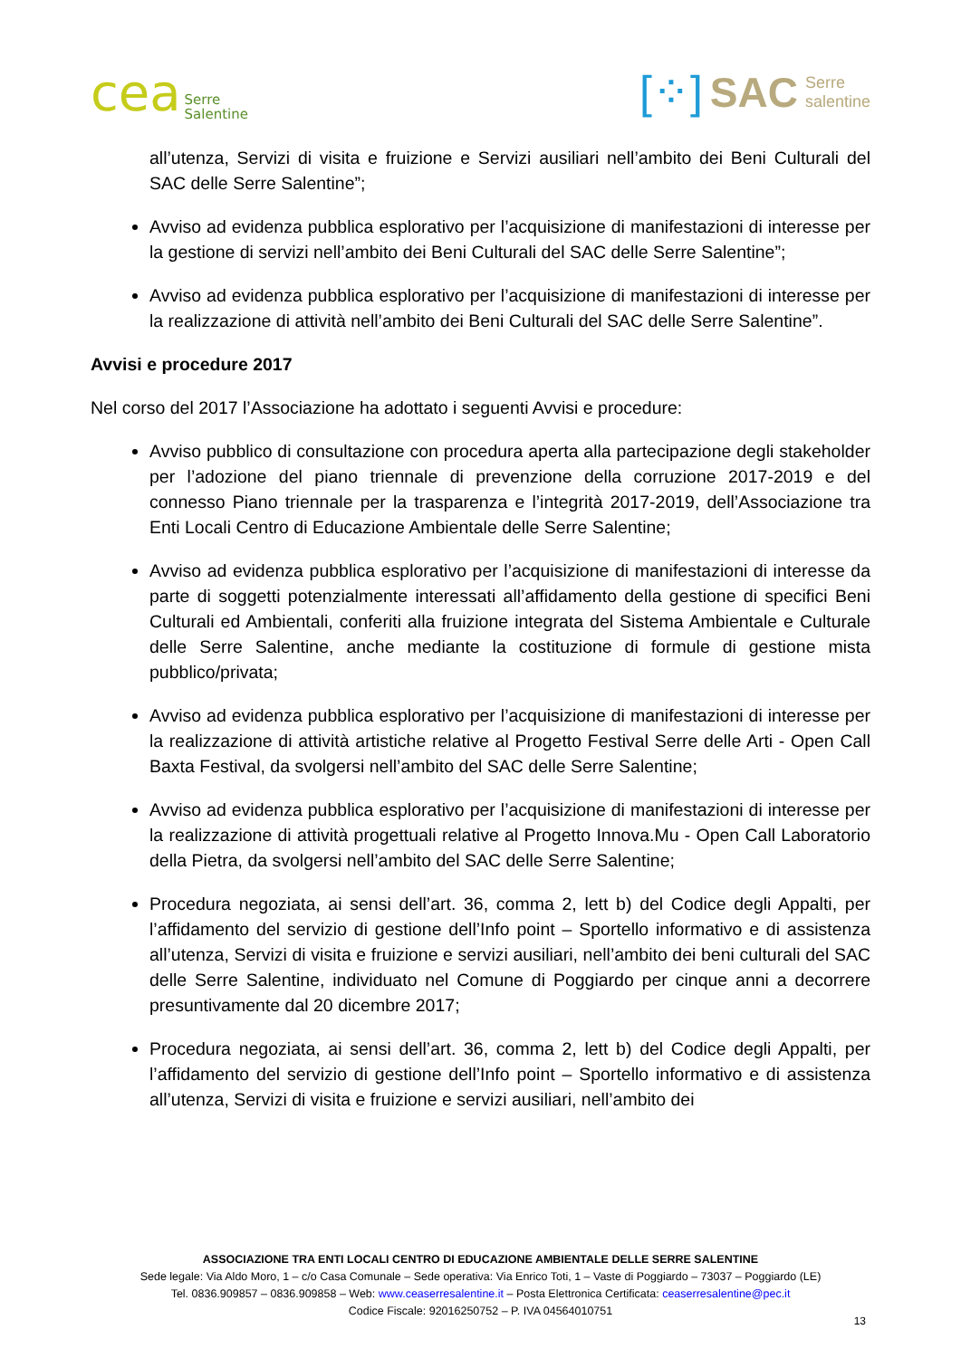cea Serre
Salentine
[⁘] SAC Serre
salentine
all’utenza, Servizi di visita e fruizione e Servizi ausiliari nell’ambito dei Beni Culturali del SAC delle Serre Salentine”;
Avviso ad evidenza pubblica esplorativo per l’acquisizione di manifestazioni di interesse per la gestione di servizi nell’ambito dei Beni Culturali del SAC delle Serre Salentine”;
Avviso ad evidenza pubblica esplorativo per l’acquisizione di manifestazioni di interesse per la realizzazione di attività nell’ambito dei Beni Culturali del SAC delle Serre Salentine”.
Avvisi e procedure 2017
Nel corso del 2017 l’Associazione ha adottato i seguenti Avvisi e procedure:
Avviso pubblico di consultazione con procedura aperta alla partecipazione degli stakeholder per l’adozione del piano triennale di prevenzione della corruzione 2017-2019 e del connesso Piano triennale per la trasparenza e l’integrità 2017-2019, dell’Associazione tra Enti Locali Centro di Educazione Ambientale delle Serre Salentine;
Avviso ad evidenza pubblica esplorativo per l’acquisizione di manifestazioni di interesse da parte di soggetti potenzialmente interessati all’affidamento della gestione di specifici Beni Culturali ed Ambientali, conferiti alla fruizione integrata del Sistema Ambientale e Culturale delle Serre Salentine, anche mediante la costituzione di formule di gestione mista pubblico/privata;
Avviso ad evidenza pubblica esplorativo per l’acquisizione di manifestazioni di interesse per la realizzazione di attività artistiche relative al Progetto Festival Serre delle Arti - Open Call Baxta Festival, da svolgersi nell’ambito del SAC delle Serre Salentine;
Avviso ad evidenza pubblica esplorativo per l’acquisizione di manifestazioni di interesse per la realizzazione di attività progettuali relative al Progetto Innova.Mu - Open Call Laboratorio della Pietra, da svolgersi nell’ambito del SAC delle Serre Salentine;
Procedura negoziata, ai sensi dell’art. 36, comma 2, lett b) del Codice degli Appalti, per l’affidamento del servizio di gestione dell’Info point – Sportello informativo e di assistenza all’utenza, Servizi di visita e fruizione e servizi ausiliari, nell’ambito dei beni culturali del SAC delle Serre Salentine, individuato nel Comune di Poggiardo per cinque anni a decorrere presuntivamente dal 20 dicembre 2017;
Procedura negoziata, ai sensi dell’art. 36, comma 2, lett b) del Codice degli Appalti, per l’affidamento del servizio di gestione dell’Info point – Sportello informativo e di assistenza all’utenza, Servizi di visita e fruizione e servizi ausiliari, nell’ambito dei
ASSOCIAZIONE TRA ENTI LOCALI CENTRO DI EDUCAZIONE AMBIENTALE DELLE SERRE SALENTINE
Sede legale: Via Aldo Moro, 1 – c/o Casa Comunale – Sede operativa: Via Enrico Toti, 1 – Vaste di Poggiardo – 73037 – Poggiardo (LE)
Tel. 0836.909857 – 0836.909858 – Web: www.ceaserresalentine.it – Posta Elettronica Certificata: ceaserresalentine@pec.it
Codice Fiscale: 92016250752 – P. IVA 04564010751
13